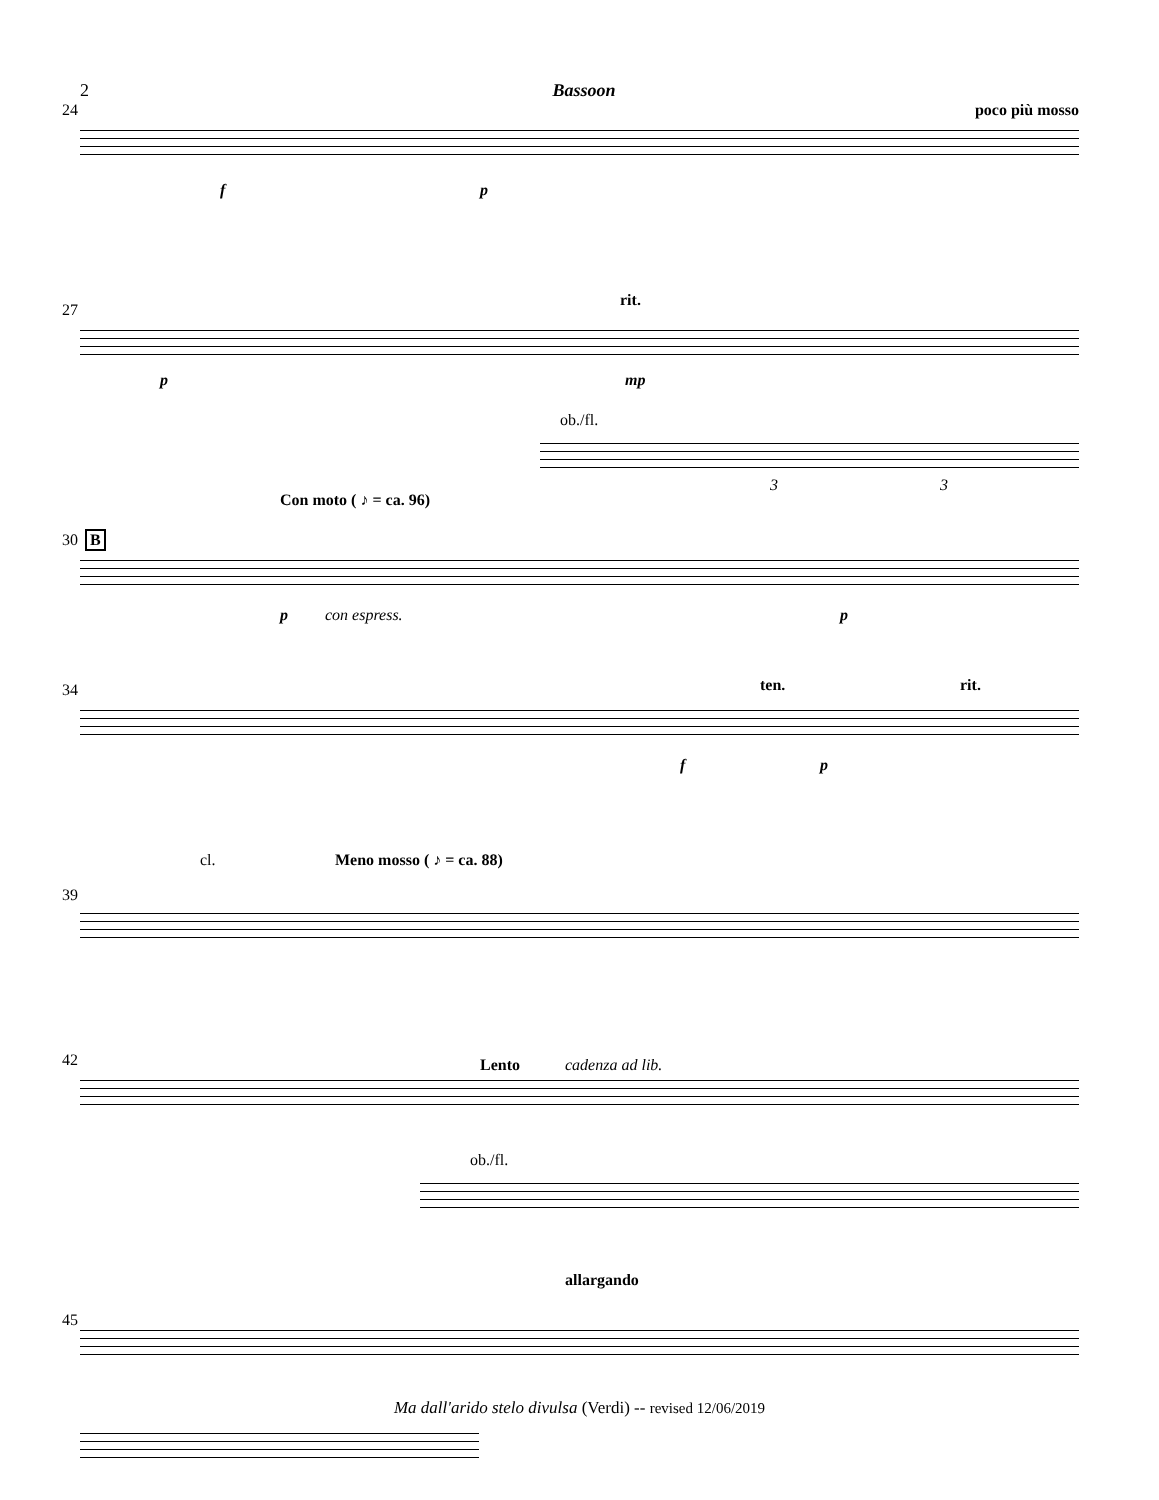2 Bassoon
24 poco più mosso
f p
27
rit.
p mp
ob./fl.
3 3
Con moto ( ♪ = ca. 96)
30 B
p con espress. p
34 ten. rit.
f p
cl. Meno mosso ( ♪ = ca. 88)
39
42 Lento cadenza ad lib.
ob./fl.
allargando
45
Ma dall'arido stelo divulsa (Verdi) -- revised 12/06/2019